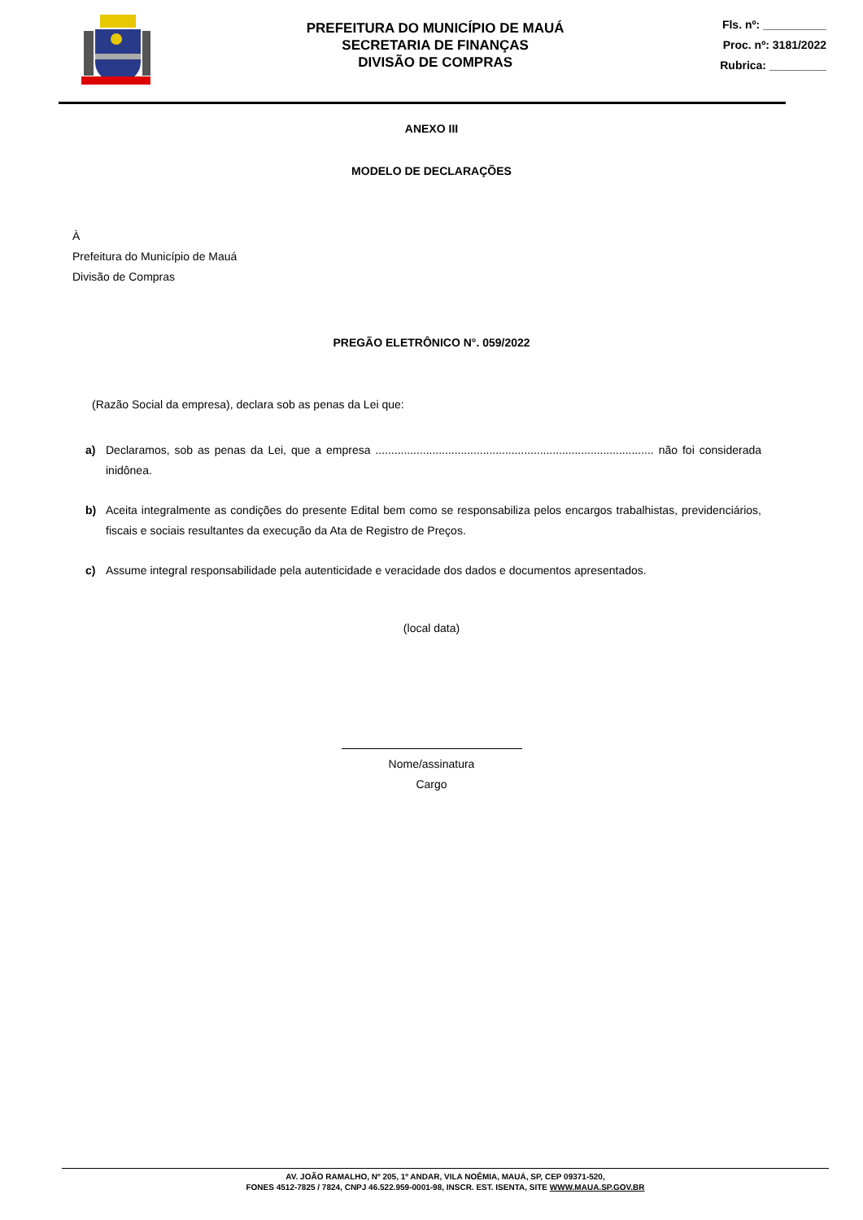PREFEITURA DO MUNICÍPIO DE MAUÁ
SECRETARIA DE FINANÇAS
DIVISÃO DE COMPRAS
Fls. nº: __________
Proc. nº: 3181/2022
Rubrica: _________
ANEXO III
MODELO DE DECLARAÇÕES
À
Prefeitura do Município de Mauá
Divisão de Compras
PREGÃO ELETRÔNICO N°. 059/2022
(Razão Social da empresa), declara sob as penas da Lei que:
a) Declaramos, sob as penas da Lei, que a empresa ........................................................................................ não foi considerada inidônea.
b) Aceita integralmente as condições do presente Edital bem como se responsabiliza pelos encargos trabalhistas, previdenciários, fiscais e sociais resultantes da execução da Ata de Registro de Preços.
c) Assume integral responsabilidade pela autenticidade e veracidade dos dados e documentos apresentados.
(local data)
Nome/assinatura
Cargo
AV. JOÃO RAMALHO, Nº 205, 1º ANDAR, VILA NOÊMIA, MAUÁ, SP, CEP 09371-520,
FONES 4512-7825 / 7824, CNPJ 46.522.959-0001-98, INSCR. EST. ISENTA, SITE WWW.MAUA.SP.GOV.BR